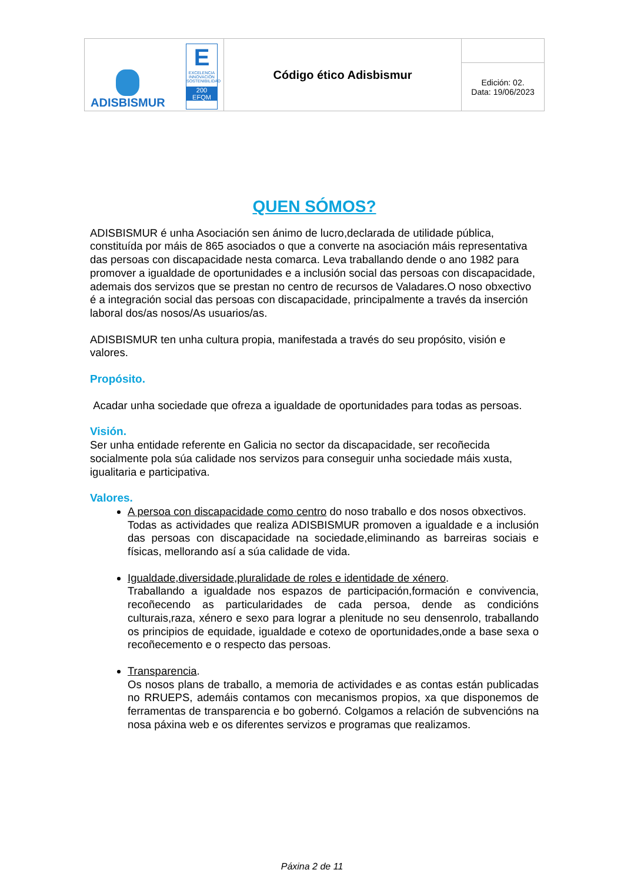| ADISBISMUR E EXCELENCIA INNOVACIÓN SOSTENIBILIDAD 200 EFQM | Código ético Adisbismur | |
| | | Edición: 02. Data: 19/06/2023 |
QUEN SÓMOS?
ADISBISMUR é unha Asociación sen ánimo de lucro,declarada de utilidade pública, constituída por máis de 865 asociados o que a converte na asociación máis representativa das persoas con discapacidade nesta comarca. Leva traballando dende o ano 1982 para promover a igualdade de oportunidades e a inclusión social das persoas con discapacidade, ademais dos servizos que se prestan no centro de recursos de Valadares.O noso obxectivo é a integración social das persoas con discapacidade, principalmente a través da inserción laboral dos/as nosos/As usuarios/as.
ADISBISMUR ten unha cultura propia, manifestada a través do seu propósito, visión e valores.
Propósito.
Acadar unha sociedade que ofreza a igualdade de oportunidades para todas as persoas.
Visión.
Ser unha entidade referente en Galicia no sector da discapacidade, ser recoñecida socialmente pola súa calidade nos servizos para conseguir unha sociedade máis xusta, igualitaria e participativa.
Valores.
A persoa con discapacidade como centro do noso traballo e dos nosos obxectivos.
Todas as actividades que realiza ADISBISMUR promoven a igualdade e a inclusión das persoas con discapacidade na sociedade,eliminando as barreiras sociais e físicas, mellorando así a súa calidade de vida.
Igualdade,diversidade,pluralidade de roles e identidade de xénero.
Traballando a igualdade nos espazos de participación,formación e convivencia, recoñecendo as particularidades de cada persoa, dende as condicións culturais,raza, xénero e sexo para lograr a plenitude no seu densenrolo, traballando os principios de equidade, igualdade e cotexo de oportunidades,onde a base sexa o recoñecemento e o respecto das persoas.
Transparencia.
Os nosos plans de traballo, a memoria de actividades e as contas están publicadas no RRUEPS, ademáis contamos con mecanismos propios, xa que disponemos de ferramentas de transparencia e bo gobernó. Colgamos a relación de subvencións na nosa páxina web e os diferentes servizos e programas que realizamos.
Páxina 2 de 11